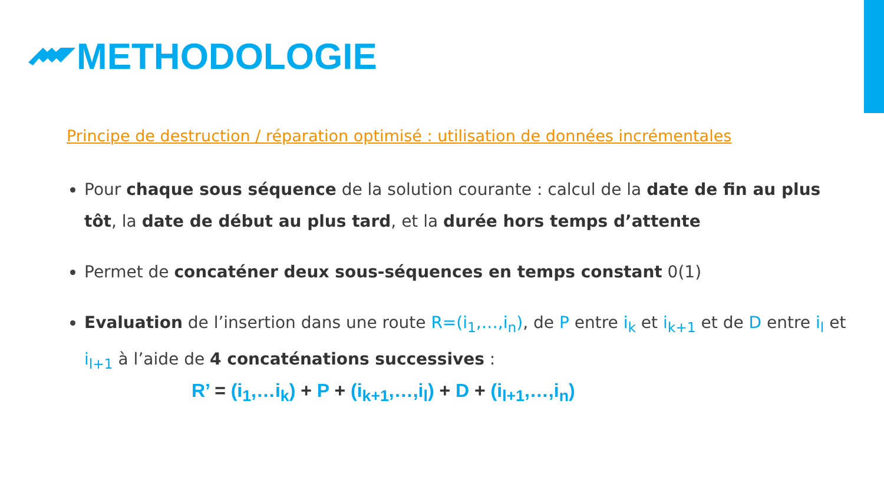METHODOLOGIE
Principe de destruction / réparation optimisé : utilisation de données incrémentales
Pour chaque sous séquence de la solution courante : calcul de la date de fin au plus tôt, la date de début au plus tard, et la durée hors temps d’attente
Permet de concaténer deux sous-séquences en temps constant 0(1)
Evaluation de l’insertion dans une route R=(i<sub>1</sub>,…,i<sub>n</sub>), de P entre i<sub>k</sub> et i<sub>k+1</sub> et de D entre i<sub>l</sub> et i<sub>l+1</sub> à l’aide de 4 concaténations successives :
R’ = (i<sub>1</sub>,…i<sub>k</sub>) + P + (i<sub>k+1</sub>,…,i<sub>l</sub>) + D + (i<sub>l+1</sub>,…,i<sub>n</sub>)